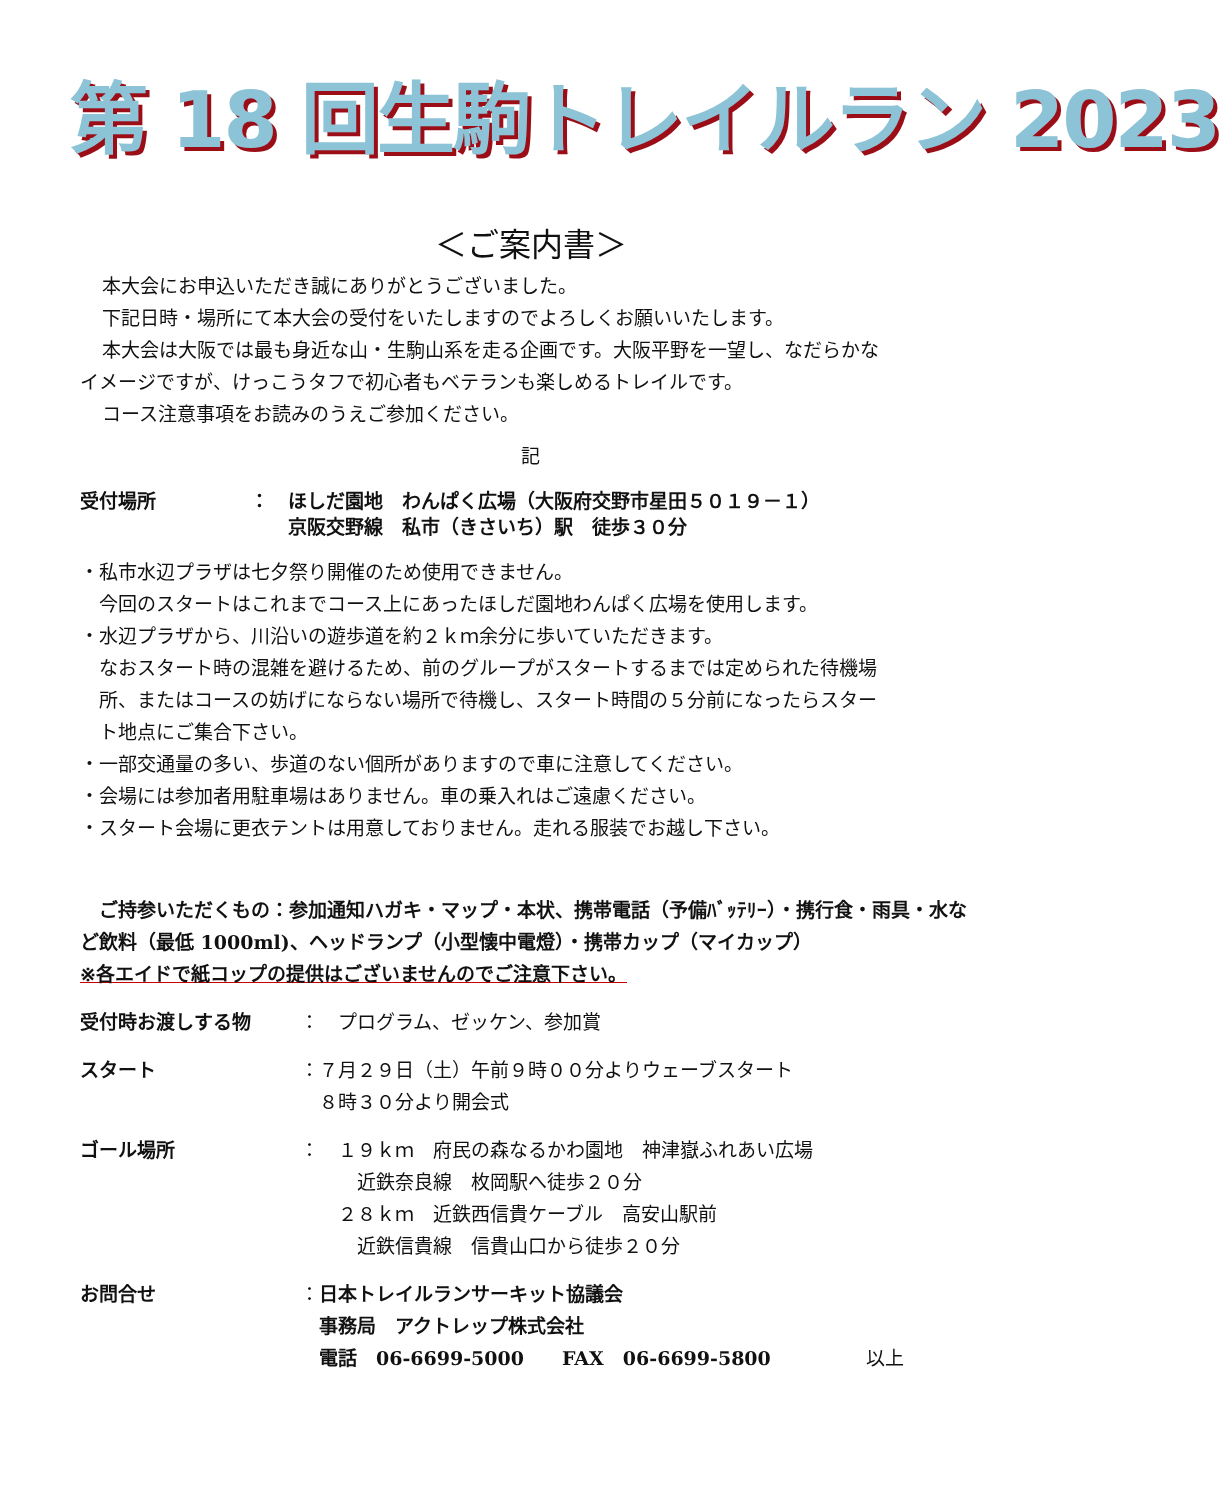第 18 回生駒トレイルラン 2023
＜ご案内書＞
本大会にお申込いただき誠にありがとうございました。
下記日時・場所にて本大会の受付をいたしますのでよろしくお願いいたします。
本大会は大阪では最も身近な山・生駒山系を走る企画です。大阪平野を一望し、なだらかな
イメージですが、けっこうタフで初心者もベテランも楽しめるトレイルです。
コース注意事項をお読みのうえご参加ください。
記
受付場所 ：　ほしだ園地　わんぱく広場（大阪府交野市星田５０１９－１）
　　京阪交野線　私市（きさいち）駅　徒歩３０分
・私市水辺プラザは七夕祭り開催のため使用できません。
　今回のスタートはこれまでコース上にあったほしだ園地わんぱく広場を使用します。
・水辺プラザから、川沿いの遊歩道を約２ｋｍ余分に歩いていただきます。
　なおスタート時の混雑を避けるため、前のグループがスタートするまでは定められた待機場
　所、またはコースの妨げにならない場所で待機し、スタート時間の５分前になったらスター
　ト地点にご集合下さい。
・一部交通量の多い、歩道のない個所がありますので車に注意してください。
・会場には参加者用駐車場はありません。車の乗入れはご遠慮ください。
・スタート会場に更衣テントは用意しておりません。走れる服装でお越し下さい。
　ご持参いただくもの：参加通知ハガキ・マップ・本状、携帯電話（予備ﾊﾞｯﾃﾘｰ）・携行食・雨具・水など飲料（最低 1000ml)、ヘッドランプ（小型懐中電燈）・携帯カップ（マイカップ）
※各エイドで紙コップの提供はございませんのでご注意下さい。
受付時お渡しする物 ：　プログラム、ゼッケン、参加賞
スタート ：７月２９日（土）午前９時００分よりウェーブスタート
　８時３０分より開会式
ゴール場所 ：　１９ｋｍ　府民の森なるかわ園地　神津嶽ふれあい広場
　　　近鉄奈良線　枚岡駅へ徒歩２０分
　　２８ｋｍ　近鉄西信貴ケーブル　高安山駅前
　　　近鉄信貴線　信貴山口から徒歩２０分
お問合せ ：日本トレイルランサーキット協議会
　事務局　アクトレップ株式会社
　電話　06-6699-5000　　FAX　06-6699-5800　　　　　以上